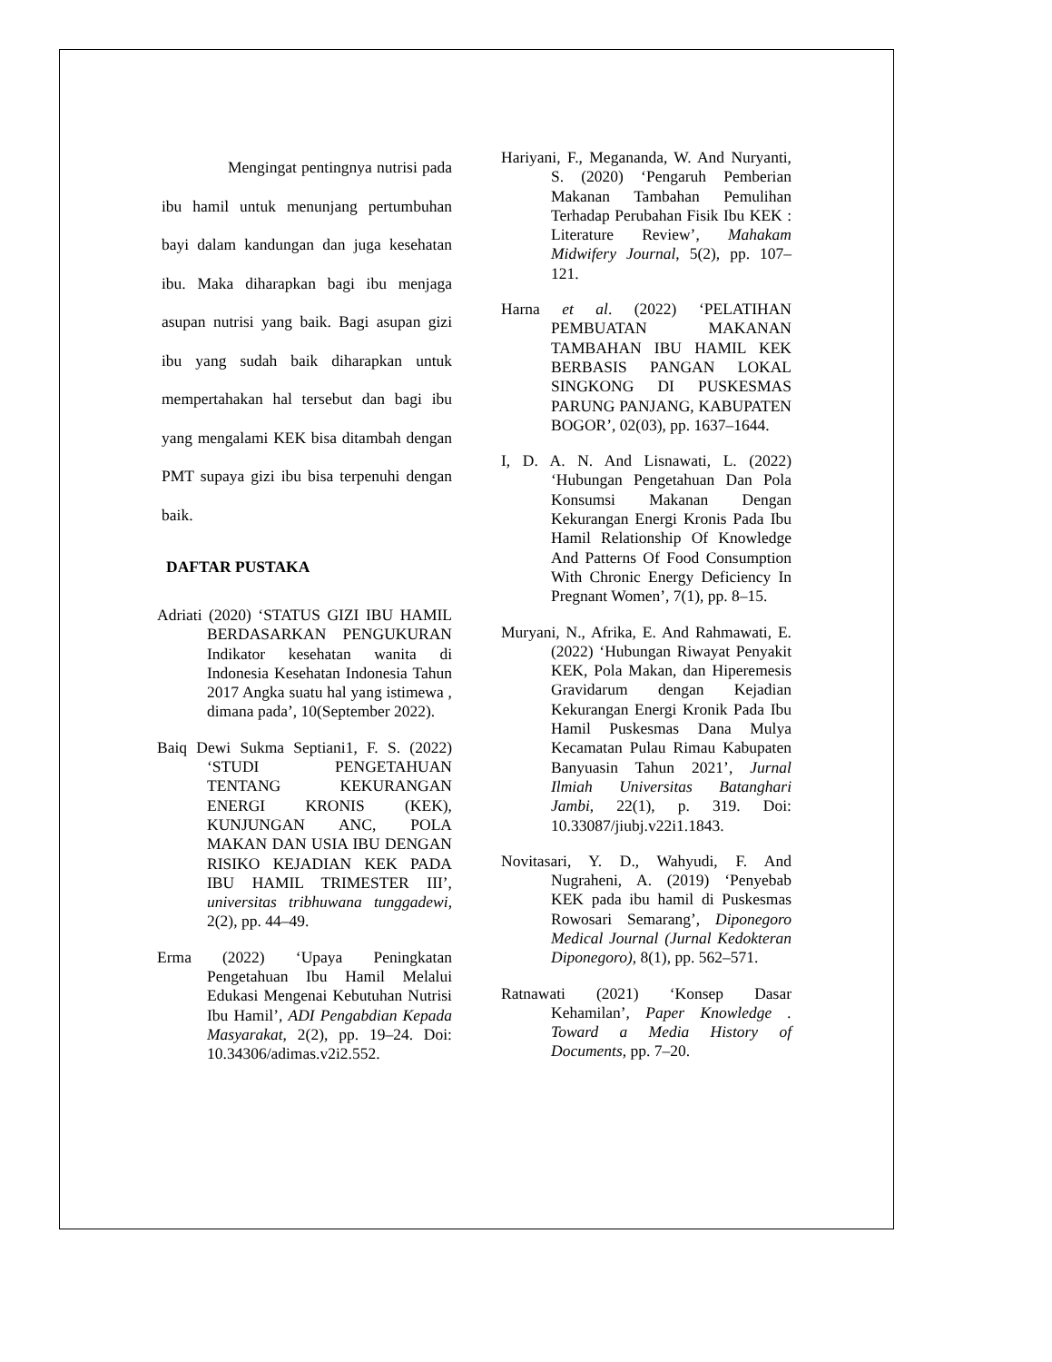Mengingat pentingnya nutrisi pada ibu hamil untuk menunjang pertumbuhan bayi dalam kandungan dan juga kesehatan ibu. Maka diharapkan bagi ibu menjaga asupan nutrisi yang baik. Bagi asupan gizi ibu yang sudah baik diharapkan untuk mempertahakan hal tersebut dan bagi ibu yang mengalami KEK bisa ditambah dengan PMT supaya gizi ibu bisa terpenuhi dengan baik.
DAFTAR PUSTAKA
Adriati (2020) ‘STATUS GIZI IBU HAMIL BERDASARKAN PENGUKURAN Indikator kesehatan wanita di Indonesia Kesehatan Indonesia Tahun 2017 Angka suatu hal yang istimewa , dimana pada’, 10(September 2022).
Baiq Dewi Sukma Septiani1, F. S. (2022) ‘STUDI PENGETAHUAN TENTANG KEKURANGAN ENERGI KRONIS (KEK), KUNJUNGAN ANC, POLA MAKAN DAN USIA IBU DENGAN RISIKO KEJADIAN KEK PADA IBU HAMIL TRIMESTER III’, universitas tribhuwana tunggadewi, 2(2), pp. 44–49.
Erma (2022) ‘Upaya Peningkatan Pengetahuan Ibu Hamil Melalui Edukasi Mengenai Kebutuhan Nutrisi Ibu Hamil’, ADI Pengabdian Kepada Masyarakat, 2(2), pp. 19–24. Doi: 10.34306/adimas.v2i2.552.
Hariyani, F., Megananda, W. And Nuryanti, S. (2020) ‘Pengaruh Pemberian Makanan Tambahan Pemulihan Terhadap Perubahan Fisik Ibu KEK : Literature Review’, Mahakam Midwifery Journal, 5(2), pp. 107–121.
Harna et al. (2022) ‘PELATIHAN PEMBUATAN MAKANAN TAMBAHAN IBU HAMIL KEK BERBASIS PANGAN LOKAL SINGKONG DI PUSKESMAS PARUNG PANJANG, KABUPATEN BOGOR’, 02(03), pp. 1637–1644.
I, D. A. N. And Lisnawati, L. (2022) ‘Hubungan Pengetahuan Dan Pola Konsumsi Makanan Dengan Kekurangan Energi Kronis Pada Ibu Hamil Relationship Of Knowledge And Patterns Of Food Consumption With Chronic Energy Deficiency In Pregnant Women’, 7(1), pp. 8–15.
Muryani, N., Afrika, E. And Rahmawati, E. (2022) ‘Hubungan Riwayat Penyakit KEK, Pola Makan, dan Hiperemesis Gravidarum dengan Kejadian Kekurangan Energi Kronik Pada Ibu Hamil Puskesmas Dana Mulya Kecamatan Pulau Rimau Kabupaten Banyuasin Tahun 2021’, Jurnal Ilmiah Universitas Batanghari Jambi, 22(1), p. 319. Doi: 10.33087/jiubj.v22i1.1843.
Novitasari, Y. D., Wahyudi, F. And Nugraheni, A. (2019) ‘Penyebab KEK pada ibu hamil di Puskesmas Rowosari Semarang’, Diponegoro Medical Journal (Jurnal Kedokteran Diponegoro), 8(1), pp. 562–571.
Ratnawati (2021) ‘Konsep Dasar Kehamilan’, Paper Knowledge . Toward a Media History of Documents, pp. 7–20.